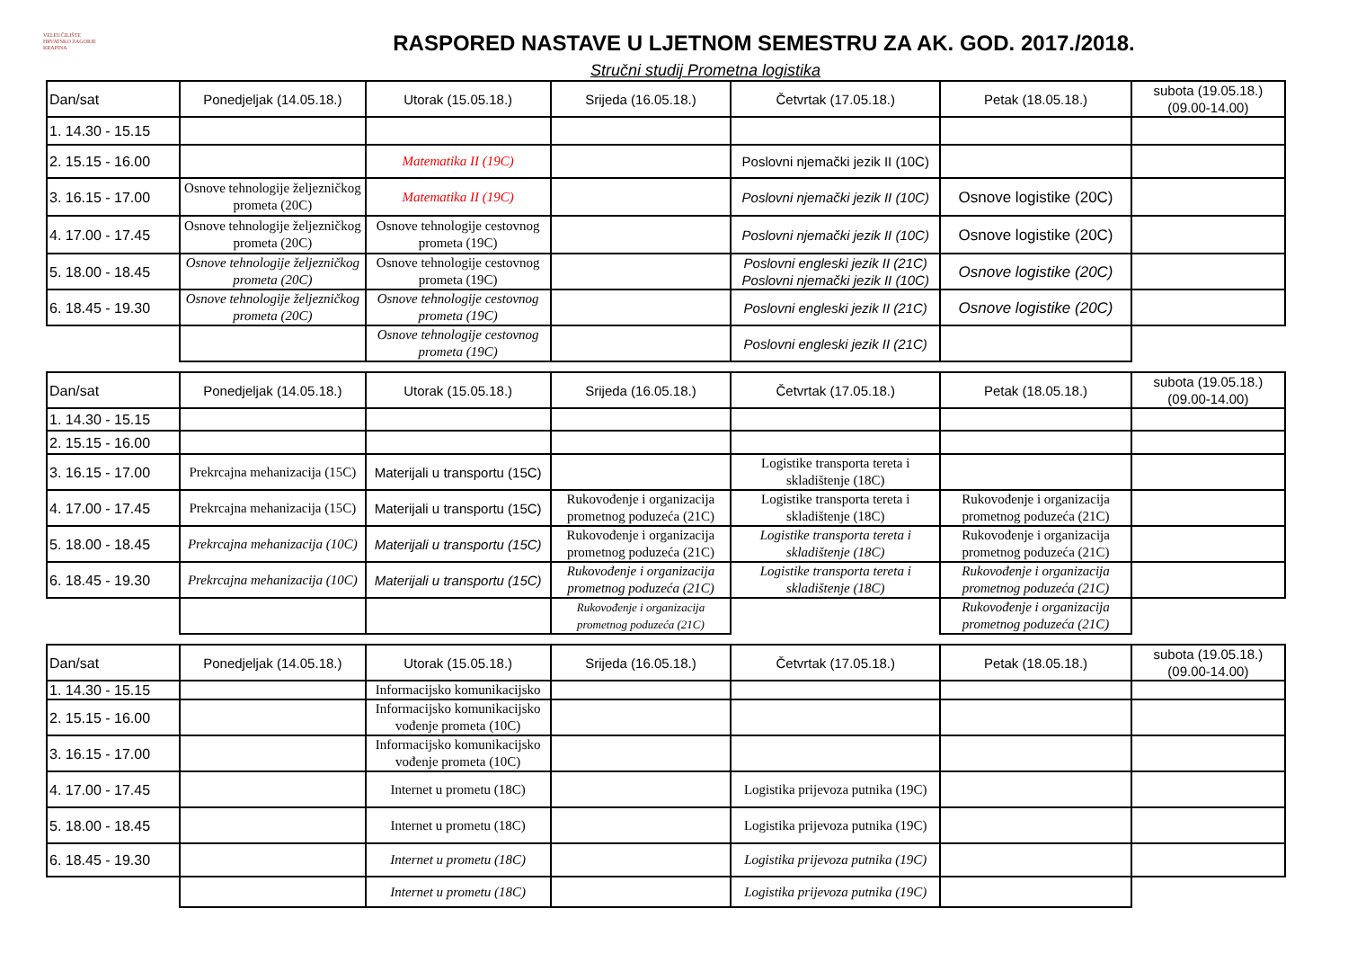VELEUČILIŠTE
HRVATSKO ZAGORJE
KRAPINA
RASPORED NASTAVE U LJETNOM SEMESTRU ZA AK. GOD. 2017./2018.
Stručni studij Prometna logistika
| Dan/sat | Ponedjeljak (14.05.18.) | Utorak (15.05.18.) | Srijeda (16.05.18.) | Četvrtak (17.05.18.) | Petak (18.05.18.) | subota (19.05.18.) (09.00-14.00) |
| 1. 14.30 - 15.15 | | | | | | |
| 2. 15.15 - 16.00 | | Matematika II (19C) | | Poslovni njemački jezik II (10C) | | |
| 3. 16.15 - 17.00 | Osnove tehnologije željezničkog prometa (20C) | Matematika II (19C) | | Poslovni njemački jezik II (10C) | Osnove logistike (20C) | |
| 4. 17.00 - 17.45 | Osnove tehnologije željezničkog prometa (20C) | Osnove tehnologije cestovnog prometa (19C) | | Poslovni njemački jezik II (10C) | Osnove logistike (20C) | |
| 5. 18.00 - 18.45 | Osnove tehnologije željezničkog prometa (20C) | Osnove tehnologije cestovnog prometa (19C) | | Poslovni engleski jezik II (21C) Poslovni njemački jezik II (10C) | Osnove logistike (20C) | |
| 6. 18.45 - 19.30 | Osnove tehnologije željezničkog prometa (20C) | Osnove tehnologije cestovnog prometa (19C) | | Poslovni engleski jezik II (21C) | Osnove logistike (20C) | |
| | | Osnove tehnologije cestovnog prometa (19C) | | Poslovni engleski jezik II (21C) | | |
| Dan/sat | Ponedjeljak (14.05.18.) | Utorak (15.05.18.) | Srijeda (16.05.18.) | Četvrtak (17.05.18.) | Petak (18.05.18.) | subota (19.05.18.) (09.00-14.00) |
| 1. 14.30 - 15.15 | | | | | | |
| 2. 15.15 - 16.00 | | | | | | |
| 3. 16.15 - 17.00 | Prekrcajna mehanizacija (15C) | Materijali u transportu (15C) | | Logistike transporta tereta i skladištenje (18C) | | |
| 4. 17.00 - 17.45 | Prekrcajna mehanizacija (15C) | Materijali u transportu (15C) | Rukovođenje i organizacija prometnog poduzeća (21C) | Logistike transporta tereta i skladištenje (18C) | Rukovođenje i organizacija prometnog poduzeća (21C) | |
| 5. 18.00 - 18.45 | Prekrcajna mehanizacija (10C) | Materijali u transportu (15C) | Rukovođenje i organizacija prometnog poduzeća (21C) | Logistike transporta tereta i skladištenje (18C) | Rukovođenje i organizacija prometnog poduzeća (21C) | |
| 6. 18.45 - 19.30 | Prekrcajna mehanizacija (10C) | Materijali u transportu (15C) | Rukovođenje i organizacija prometnog poduzeća (21C) | Logistike transporta tereta i skladištenje (18C) | Rukovođenje i organizacija prometnog poduzeća (21C) | |
| | | | Rukovođenje i organizacija prometnog poduzeća (21C) | | Rukovođenje i organizacija prometnog poduzeća (21C) | |
| Dan/sat | Ponedjeljak (14.05.18.) | Utorak (15.05.18.) | Srijeda (16.05.18.) | Četvrtak (17.05.18.) | Petak (18.05.18.) | subota (19.05.18.) (09.00-14.00) |
| 1. 14.30 - 15.15 | | Informacijsko komunikacijsko | | | | |
| 2. 15.15 - 16.00 | | Informacijsko komunikacijsko vođenje prometa (10C) | | | | |
| 3. 16.15 - 17.00 | | Informacijsko komunikacijsko vođenje prometa (10C) | | | | |
| 4. 17.00 - 17.45 | | Internet u prometu (18C) | | Logistika prijevoza putnika (19C) | | |
| 5. 18.00 - 18.45 | | Internet u prometu (18C) | | Logistika prijevoza putnika (19C) | | |
| 6. 18.45 - 19.30 | | Internet u prometu (18C) | | Logistika prijevoza putnika (19C) | | |
| | | Internet u prometu (18C) | | Logistika prijevoza putnika (19C) | | |